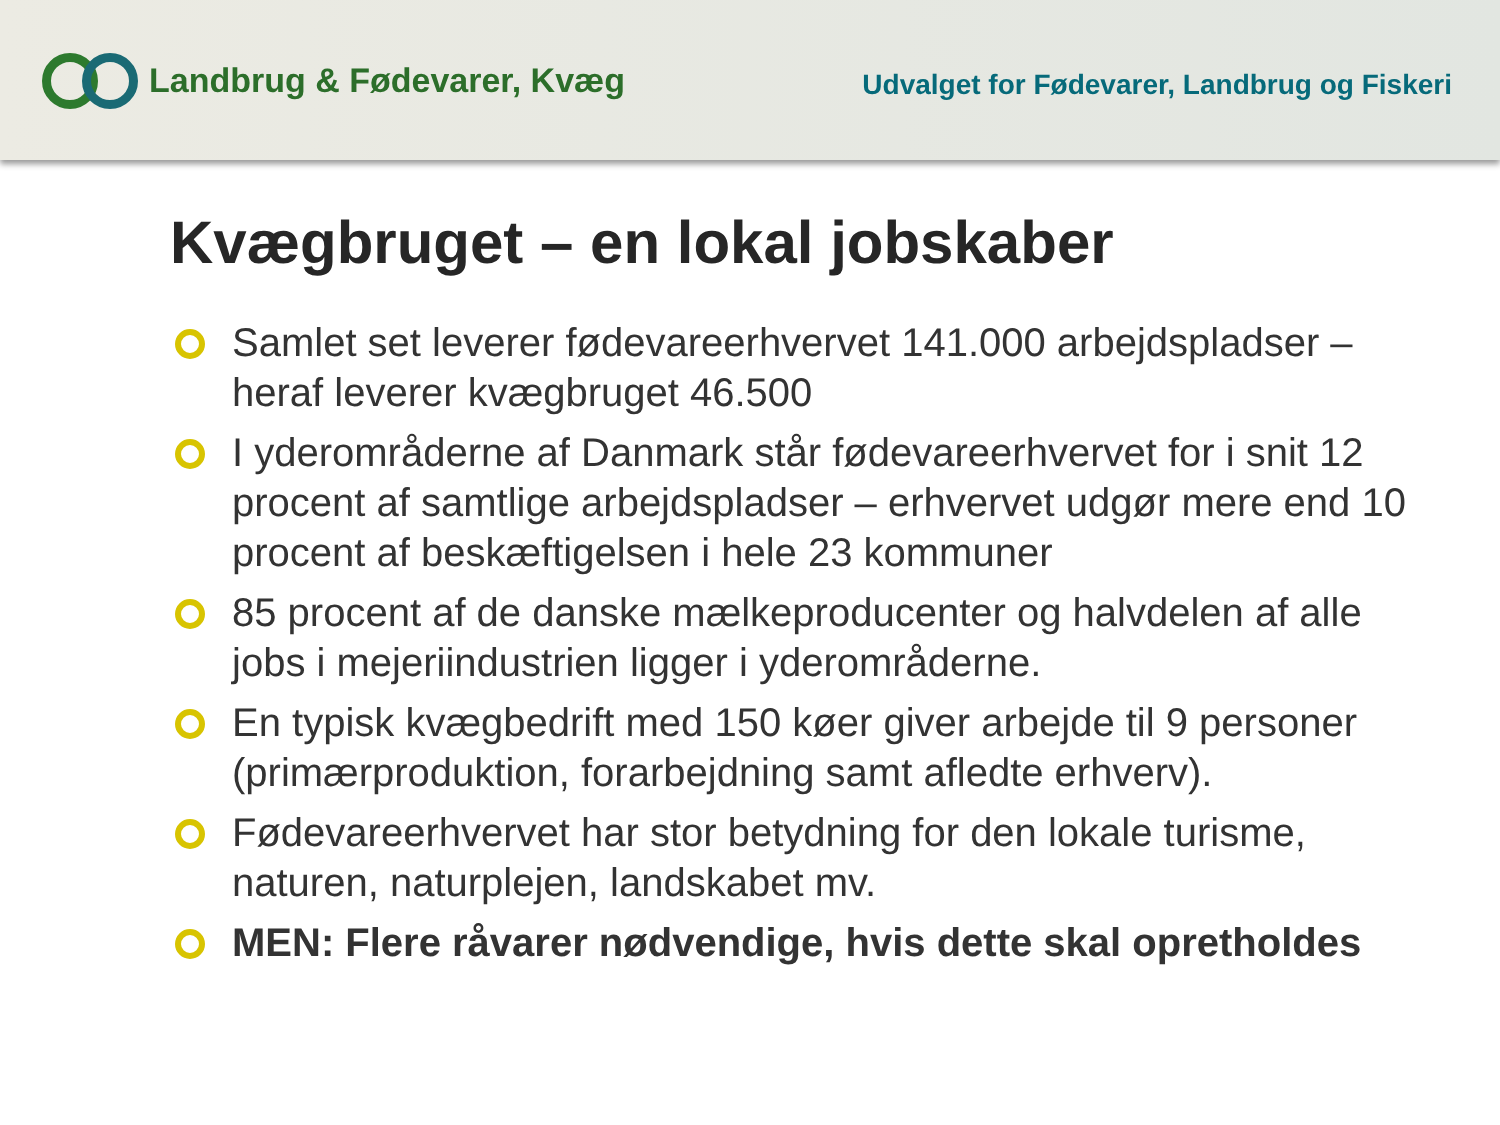Landbrug & Fødevarer, Kvæg
Udvalget for Fødevarer, Landbrug og Fiskeri
Kvægbruget – en lokal jobskaber
Samlet set leverer fødevareerhvervet 141.000 arbejdspladser – heraf leverer kvægbruget 46.500
I yderområderne af Danmark står fødevareerhvervet for i snit 12 procent af samtlige arbejdspladser – erhvervet udgør mere end 10 procent af beskæftigelsen i hele 23 kommuner
85 procent af de danske mælkeproducenter og halvdelen af alle jobs i mejeriindustrien ligger i yderområderne.
En typisk kvægbedrift med 150 køer giver arbejde til 9 personer (primærproduktion, forarbejdning samt afledte erhverv).
Fødevareerhvervet har stor betydning for den lokale turisme, naturen, naturplejen, landskabet mv.
MEN: Flere råvarer nødvendige, hvis dette skal opretholdes